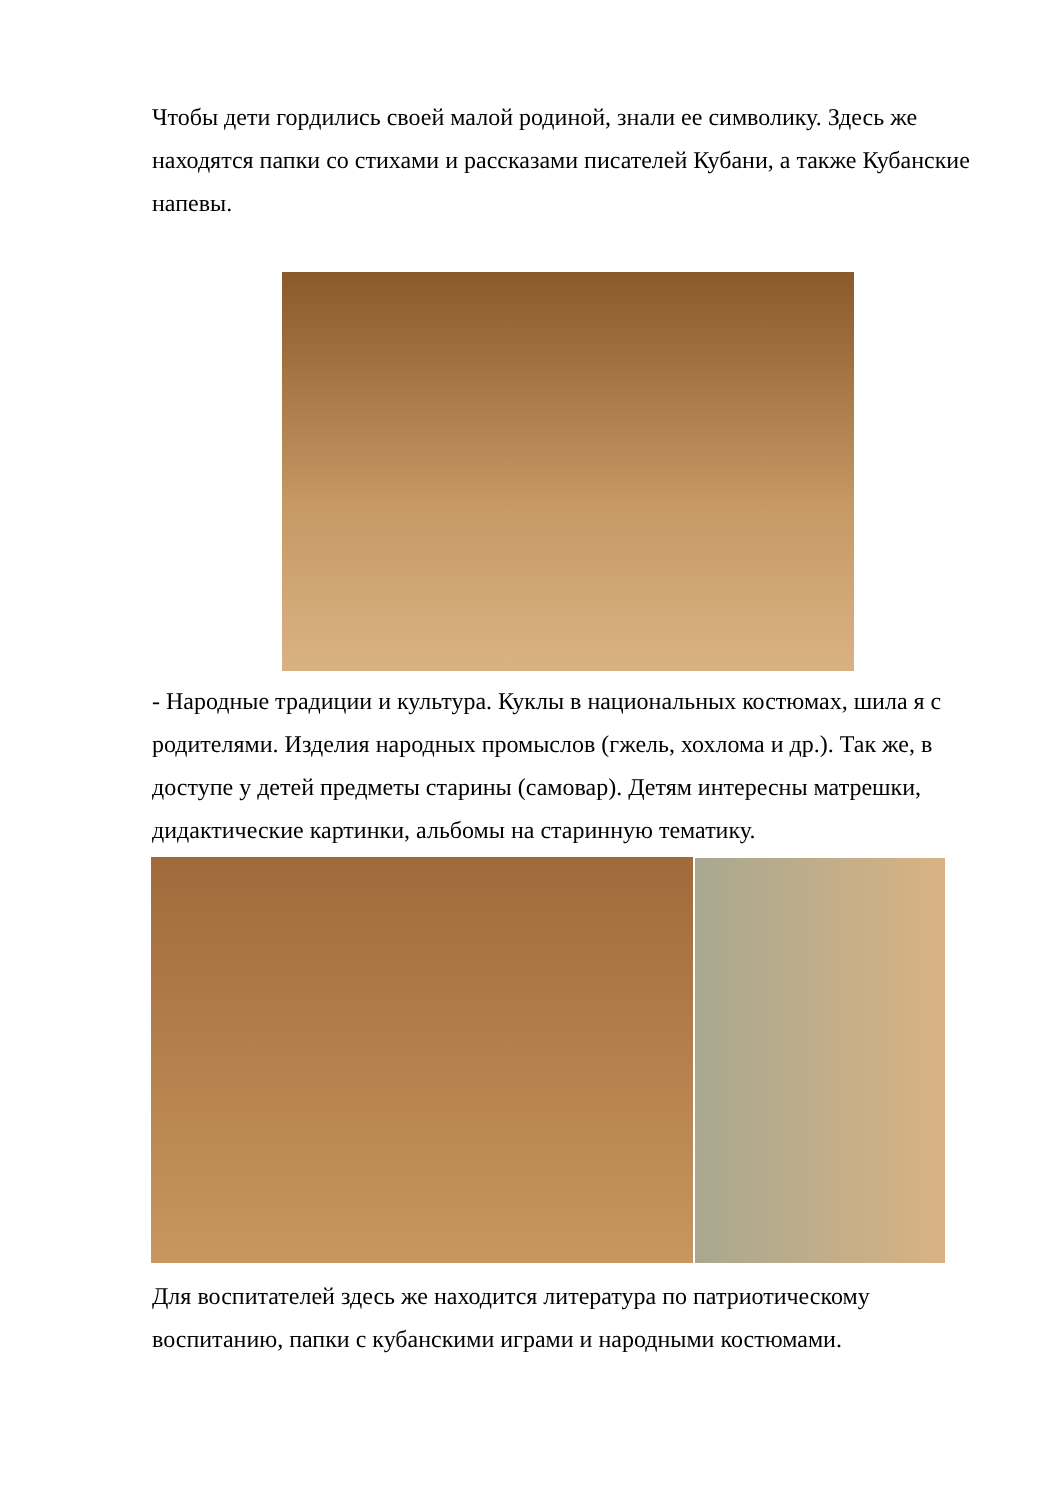Чтобы дети гордились своей малой родиной, знали ее символику. Здесь же находятся папки со стихами и рассказами писателей Кубани, а также Кубанские напевы.
- Народные традиции и культура. Куклы в национальных костюмах, шила я с родителями. Изделия народных промыслов (гжель, хохлома и др.). Так же, в доступе у детей предметы старины (самовар). Детям интересны матрешки, дидактические картинки, альбомы на старинную тематику.
Для воспитателей здесь же находится литература по патриотическому воспитанию, папки с кубанскими играми и народными костюмами.